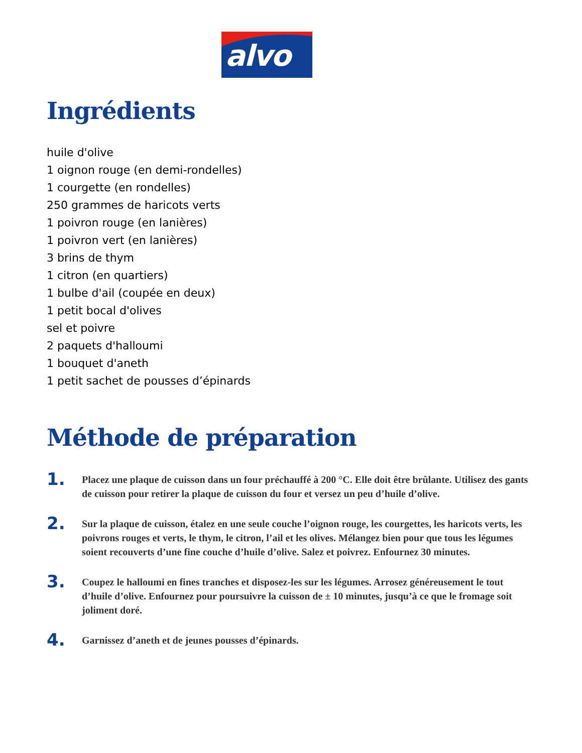alvo
Ingrédients
huile d'olive
1 oignon rouge (en demi-rondelles)
1 courgette (en rondelles)
250 grammes de haricots verts
1 poivron rouge (en lanières)
1 poivron vert (en lanières)
3 brins de thym
1 citron (en quartiers)
1 bulbe d'ail (coupée en deux)
1 petit bocal d'olives
sel et poivre
2 paquets d'halloumi
1 bouquet d'aneth
1 petit sachet de pousses d’épinards
Méthode de préparation
1.
Placez une plaque de cuisson dans un four préchauffé à 200 °C. Elle doit être brûlante. Utilisez des gants de cuisson pour retirer la plaque de cuisson du four et versez un peu d’huile d’olive.
2.
Sur la plaque de cuisson, étalez en une seule couche l’oignon rouge, les courgettes, les haricots verts, les poivrons rouges et verts, le thym, le citron, l’ail et les olives. Mélangez bien pour que tous les légumes soient recouverts d’une fine couche d’huile d’olive. Salez et poivrez. Enfournez 30 minutes.
3.
Coupez le halloumi en fines tranches et disposez-les sur les légumes. Arrosez généreusement le tout d’huile d’olive. Enfournez pour poursuivre la cuisson de ± 10 minutes, jusqu’à ce que le fromage soit joliment doré.
4.
Garnissez d’aneth et de jeunes pousses d’épinards.